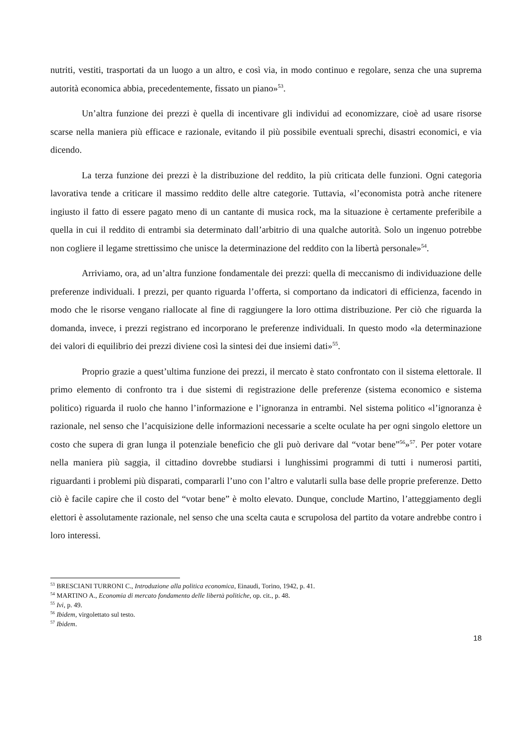nutriti, vestiti, trasportati da un luogo a un altro, e così via, in modo continuo e regolare, senza che una suprema autorità economica abbia, precedentemente, fissato un piano»<sup>53</sup>.
Un’altra funzione dei prezzi è quella di incentivare gli individui ad economizzare, cioè ad usare risorse scarse nella maniera più efficace e razionale, evitando il più possibile eventuali sprechi, disastri economici, e via dicendo.
La terza funzione dei prezzi è la distribuzione del reddito, la più criticata delle funzioni. Ogni categoria lavorativa tende a criticare il massimo reddito delle altre categorie. Tuttavia, «l’economista potrà anche ritenere ingiusto il fatto di essere pagato meno di un cantante di musica rock, ma la situazione è certamente preferibile a quella in cui il reddito di entrambi sia determinato dall’arbitrio di una qualche autorità. Solo un ingenuo potrebbe non cogliere il legame strettissimo che unisce la determinazione del reddito con la libertà personale»<sup>54</sup>.
Arriviamo, ora, ad un’altra funzione fondamentale dei prezzi: quella di meccanismo di individuazione delle preferenze individuali. I prezzi, per quanto riguarda l’offerta, si comportano da indicatori di efficienza, facendo in modo che le risorse vengano riallocate al fine di raggiungere la loro ottima distribuzione. Per ciò che riguarda la domanda, invece, i prezzi registrano ed incorporano le preferenze individuali. In questo modo «la determinazione dei valori di equilibrio dei prezzi diviene così la sintesi dei due insiemi dati»<sup>55</sup>.
Proprio grazie a quest’ultima funzione dei prezzi, il mercato è stato confrontato con il sistema elettorale. Il primo elemento di confronto tra i due sistemi di registrazione delle preferenze (sistema economico e sistema politico) riguarda il ruolo che hanno l’informazione e l’ignoranza in entrambi. Nel sistema politico «l’ignoranza è razionale, nel senso che l’acquisizione delle informazioni necessarie a scelte oculate ha per ogni singolo elettore un costo che supera di gran lunga il potenziale beneficio che gli può derivare dal “votar bene”<sup>56</sup>»<sup>57</sup>. Per poter votare nella maniera più saggia, il cittadino dovrebbe studiarsi i lunghissimi programmi di tutti i numerosi partiti, riguardanti i problemi più disparati, compararli l’uno con l’altro e valutarli sulla base delle proprie preferenze. Detto ciò è facile capire che il costo del “votar bene” è molto elevato. Dunque, conclude Martino, l’atteggiamento degli elettori è assolutamente razionale, nel senso che una scelta cauta e scrupolosa del partito da votare andrebbe contro i loro interessi.
<sup>53</sup> BRESCIANI TURRONI C., Introduzione alla politica economica, Einaudi, Torino, 1942, p. 41.
<sup>54</sup> MARTINO A., Economia di mercato fondamento delle libertà politiche, op. cit., p. 48.
<sup>55</sup> Ivi, p. 49.
<sup>56</sup> Ibidem, virgolettato sul testo.
<sup>57</sup> Ibidem.
18